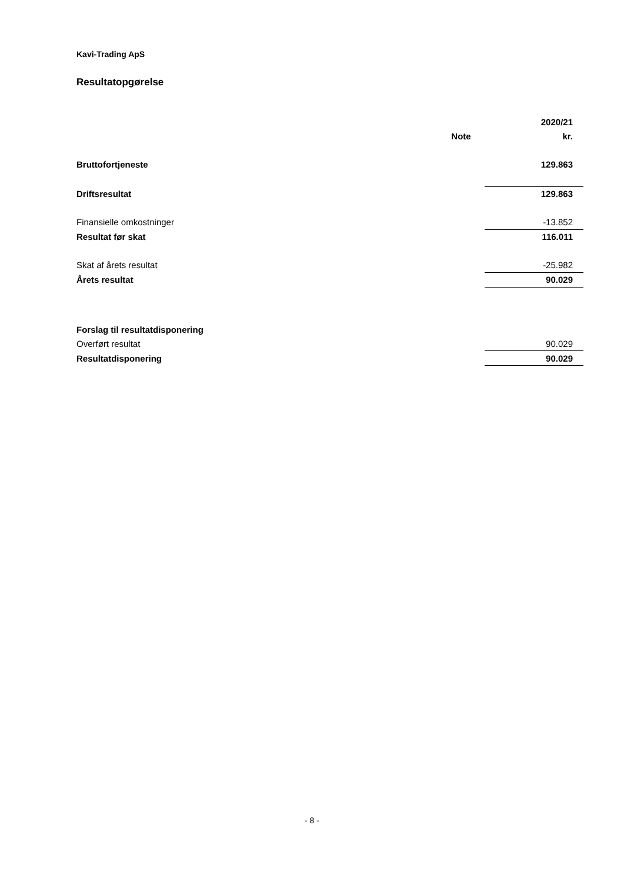Kavi-Trading ApS
Resultatopgørelse
| | | 2020/21 |
| | Note | kr. |
| Bruttofortjeneste | | 129.863 |
| Driftsresultat | | 129.863 |
| Finansielle omkostninger | | -13.852 |
| Resultat før skat | | 116.011 |
| Skat af årets resultat | | -25.982 |
| Årets resultat | | 90.029 |
| Forslag til resultatdisponering | | |
| Overført resultat | | 90.029 |
| Resultatdisponering | | 90.029 |
- 8 -